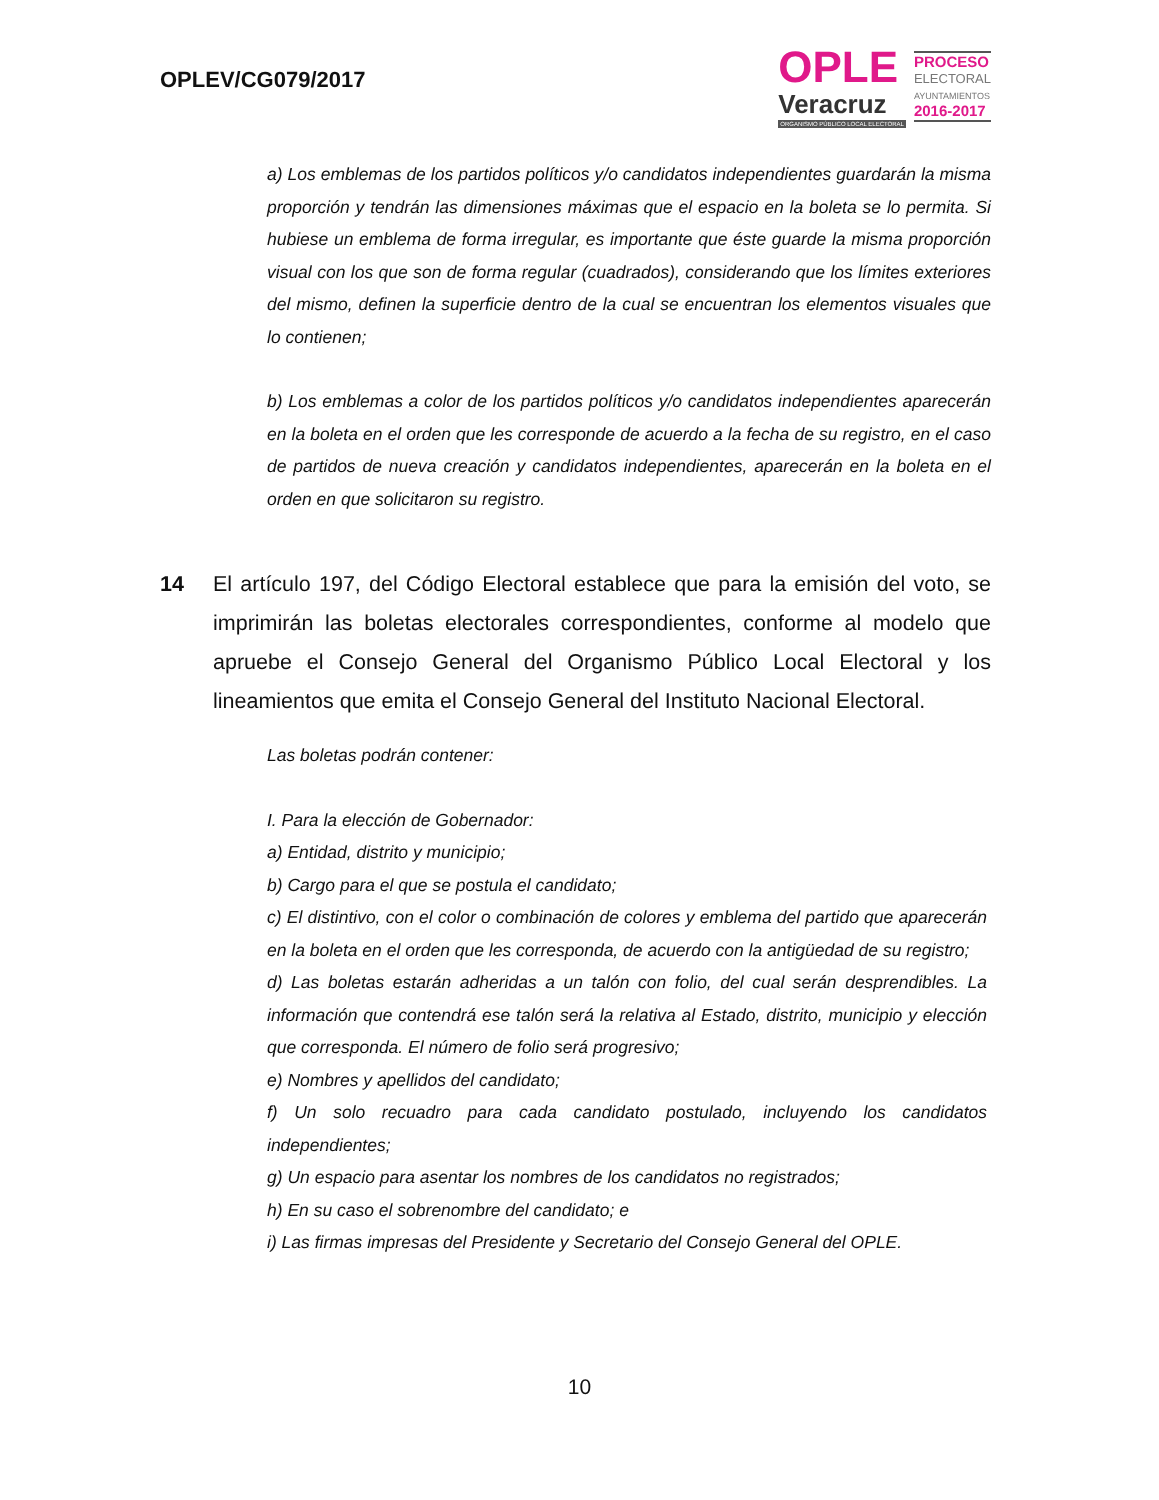OPLEV/CG079/2017
OPLE
Veracruz
ORGANISMO PÚBLICO LOCAL ELECTORAL
PROCESO
ELECTORAL
AYUNTAMIENTOS
2016-2017
a) Los emblemas de los partidos políticos y/o candidatos independientes guardarán la misma proporción y tendrán las dimensiones máximas que el espacio en la boleta se lo permita. Si hubiese un emblema de forma irregular, es importante que éste guarde la misma proporción visual con los que son de forma regular (cuadrados), considerando que los límites exteriores del mismo, definen la superficie dentro de la cual se encuentran los elementos visuales que lo contienen;
b) Los emblemas a color de los partidos políticos y/o candidatos independientes aparecerán en la boleta en el orden que les corresponde de acuerdo a la fecha de su registro, en el caso de partidos de nueva creación y candidatos independientes, aparecerán en la boleta en el orden en que solicitaron su registro.
14 El artículo 197, del Código Electoral establece que para la emisión del voto, se imprimirán las boletas electorales correspondientes, conforme al modelo que apruebe el Consejo General del Organismo Público Local Electoral y los lineamientos que emita el Consejo General del Instituto Nacional Electoral.
Las boletas podrán contener:
I. Para la elección de Gobernador:
a) Entidad, distrito y municipio;
b) Cargo para el que se postula el candidato;
c) El distintivo, con el color o combinación de colores y emblema del partido que aparecerán en la boleta en el orden que les corresponda, de acuerdo con la antigüedad de su registro;
d) Las boletas estarán adheridas a un talón con folio, del cual serán desprendibles. La información que contendrá ese talón será la relativa al Estado, distrito, municipio y elección que corresponda. El número de folio será progresivo;
e) Nombres y apellidos del candidato;
f) Un solo recuadro para cada candidato postulado, incluyendo los candidatos independientes;
g) Un espacio para asentar los nombres de los candidatos no registrados;
h) En su caso el sobrenombre del candidato; e
i) Las firmas impresas del Presidente y Secretario del Consejo General del OPLE.
10